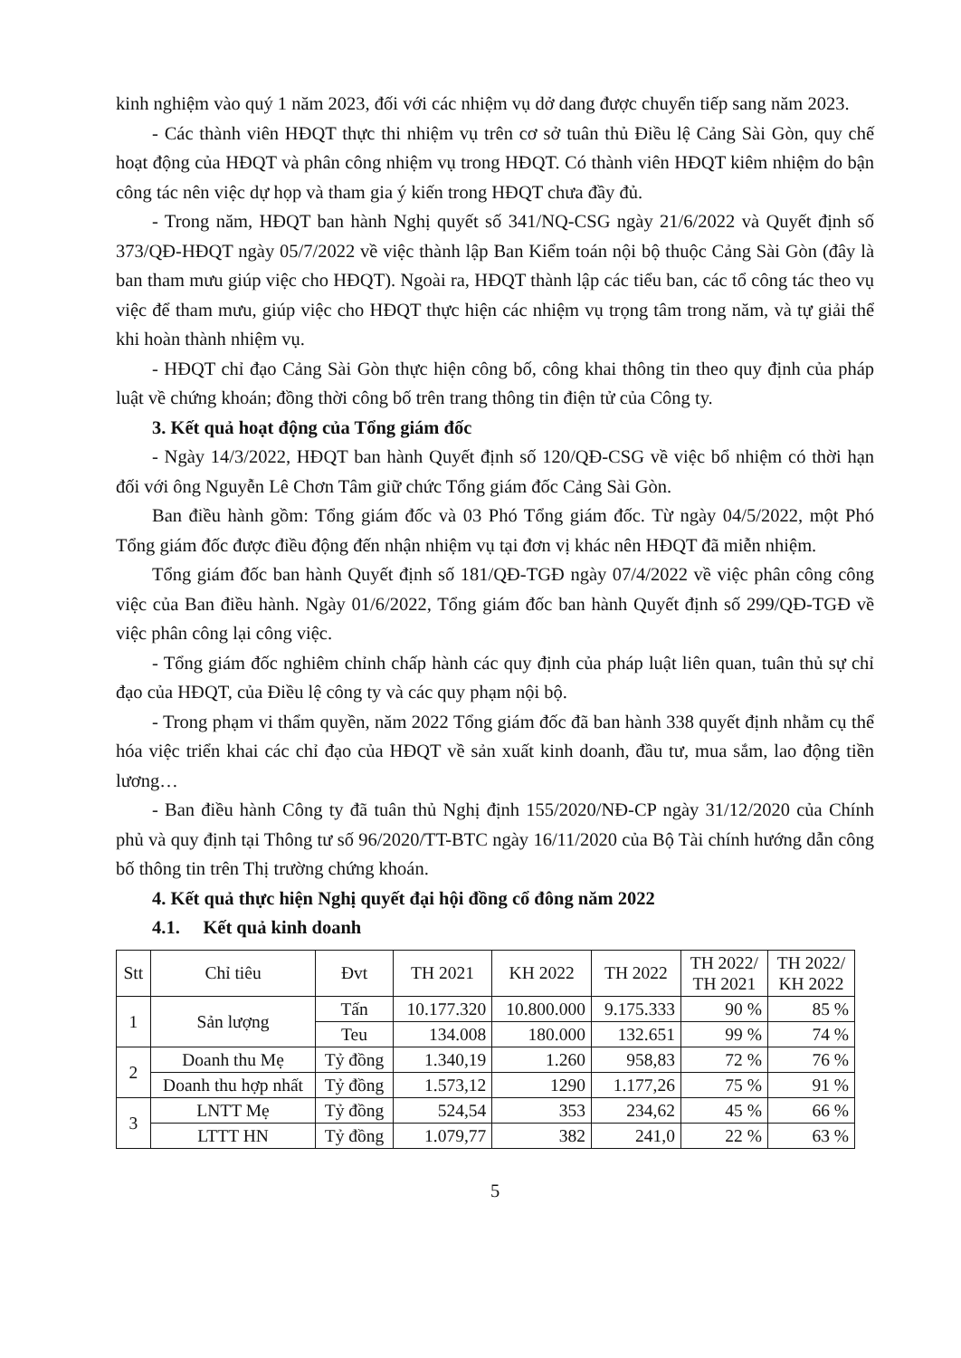kinh nghiệm vào quý 1 năm 2023, đối với các nhiệm vụ dở dang được chuyển tiếp sang năm 2023.
- Các thành viên HĐQT thực thi nhiệm vụ trên cơ sở tuân thủ Điều lệ Cảng Sài Gòn, quy chế hoạt động của HĐQT và phân công nhiệm vụ trong HĐQT. Có thành viên HĐQT kiêm nhiệm do bận công tác nên việc dự họp và tham gia ý kiến trong HĐQT chưa đầy đủ.
- Trong năm, HĐQT ban hành Nghị quyết số 341/NQ-CSG ngày 21/6/2022 và Quyết định số 373/QĐ-HĐQT ngày 05/7/2022 về việc thành lập Ban Kiểm toán nội bộ thuộc Cảng Sài Gòn (đây là ban tham mưu giúp việc cho HĐQT). Ngoài ra, HĐQT thành lập các tiểu ban, các tổ công tác theo vụ việc để tham mưu, giúp việc cho HĐQT thực hiện các nhiệm vụ trọng tâm trong năm, và tự giải thể khi hoàn thành nhiệm vụ.
- HĐQT chỉ đạo Cảng Sài Gòn thực hiện công bố, công khai thông tin theo quy định của pháp luật về chứng khoán; đồng thời công bố trên trang thông tin điện tử của Công ty.
3. Kết quả hoạt động của Tổng giám đốc
- Ngày 14/3/2022, HĐQT ban hành Quyết định số 120/QĐ-CSG về việc bổ nhiệm có thời hạn đối với ông Nguyễn Lê Chơn Tâm giữ chức Tổng giám đốc Cảng Sài Gòn.
Ban điều hành gồm: Tổng giám đốc và 03 Phó Tổng giám đốc. Từ ngày 04/5/2022, một Phó Tổng giám đốc được điều động đến nhận nhiệm vụ tại đơn vị khác nên HĐQT đã miễn nhiệm.
Tổng giám đốc ban hành Quyết định số 181/QĐ-TGĐ ngày 07/4/2022 về việc phân công công việc của Ban điều hành. Ngày 01/6/2022, Tổng giám đốc ban hành Quyết định số 299/QĐ-TGĐ về việc phân công lại công việc.
- Tổng giám đốc nghiêm chỉnh chấp hành các quy định của pháp luật liên quan, tuân thủ sự chỉ đạo của HĐQT, của Điều lệ công ty và các quy phạm nội bộ.
- Trong phạm vi thẩm quyền, năm 2022 Tổng giám đốc đã ban hành 338 quyết định nhằm cụ thể hóa việc triển khai các chỉ đạo của HĐQT về sản xuất kinh doanh, đầu tư, mua sắm, lao động tiền lương…
- Ban điều hành Công ty đã tuân thủ Nghị định 155/2020/NĐ-CP ngày 31/12/2020 của Chính phủ và quy định tại Thông tư số 96/2020/TT-BTC ngày 16/11/2020 của Bộ Tài chính hướng dẫn công bố thông tin trên Thị trường chứng khoán.
4. Kết quả thực hiện Nghị quyết đại hội đồng cổ đông năm 2022
4.1. Kết quả kinh doanh
| Stt | Chỉ tiêu | Đvt | TH 2021 | KH 2022 | TH 2022 | TH 2022/ TH 2021 | TH 2022/ KH 2022 |
| --- | --- | --- | --- | --- | --- | --- | --- |
| 1 | Sản lượng | Tấn | 10.177.320 | 10.800.000 | 9.175.333 | 90 % | 85 % |
| | | Teu | 134.008 | 180.000 | 132.651 | 99 % | 74 % |
| 2 | Doanh thu Mẹ | Tỷ đồng | 1.340,19 | 1.260 | 958,83 | 72 % | 76 % |
| | Doanh thu hợp nhất | Tỷ đồng | 1.573,12 | 1290 | 1.177,26 | 75 % | 91 % |
| 3 | LNTT Mẹ | Tỷ đồng | 524,54 | 353 | 234,62 | 45 % | 66 % |
| | LTTT HN | Tỷ đồng | 1.079,77 | 382 | 241,0 | 22 % | 63 % |
5